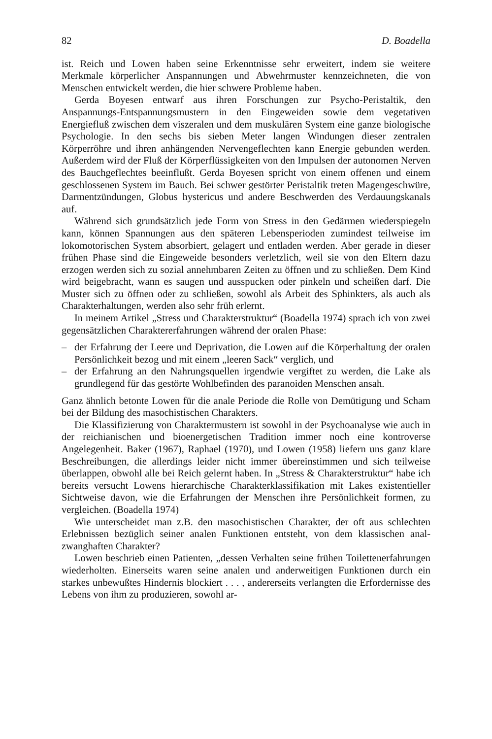82 D. Boadella
ist. Reich und Lowen haben seine Erkenntnisse sehr erweitert, indem sie weitere Merkmale körperlicher Anspannungen und Abwehrmuster kennzeichneten, die von Menschen entwickelt werden, die hier schwere Probleme haben.
Gerda Boyesen entwarf aus ihren Forschungen zur Psycho-Peristaltik, den Anspannungs-Entspannungsmustern in den Eingeweiden sowie dem vegetativen Energiefluß zwischen dem viszeralen und dem muskulären System eine ganze biologische Psychologie. In den sechs bis sieben Meter langen Windungen dieser zentralen Körperröhre und ihren anhängenden Nervengeflechten kann Energie gebunden werden. Außerdem wird der Fluß der Körperflüssigkeiten von den Impulsen der autonomen Nerven des Bauchgeflechtes beeinflußt. Gerda Boyesen spricht von einem offenen und einem geschlossenen System im Bauch. Bei schwer gestörter Peristaltik treten Magengeschwüre, Darmentzündungen, Globus hystericus und andere Beschwerden des Verdauungskanals auf.
Während sich grundsätzlich jede Form von Stress in den Gedärmen wiederspiegeln kann, können Spannungen aus den späteren Lebensperioden zumindest teilweise im lokomotorischen System absorbiert, gelagert und entladen werden. Aber gerade in dieser frühen Phase sind die Eingeweide besonders verletzlich, weil sie von den Eltern dazu erzogen werden sich zu sozial annehmbaren Zeiten zu öffnen und zu schließen. Dem Kind wird beigebracht, wann es saugen und ausspucken oder pinkeln und scheißen darf. Die Muster sich zu öffnen oder zu schließen, sowohl als Arbeit des Sphinkters, als auch als Charakterhaltungen, werden also sehr früh erlernt.
In meinem Artikel „Stress und Charakterstruktur“ (Boadella 1974) sprach ich von zwei gegensätzlichen Charaktererfahrungen während der oralen Phase:
– der Erfahrung der Leere und Deprivation, die Lowen auf die Körperhaltung der oralen Persönlichkeit bezog und mit einem „leeren Sack“ verglich, und
– der Erfahrung an den Nahrungsquellen irgendwie vergiftet zu werden, die Lake als grundlegend für das gestörte Wohlbefinden des paranoiden Menschen ansah.
Ganz ähnlich betonte Lowen für die anale Periode die Rolle von Demütigung und Scham bei der Bildung des masochistischen Charakters.
Die Klassifizierung von Charaktermustern ist sowohl in der Psychoanalyse wie auch in der reichianischen und bioenergetischen Tradition immer noch eine kontroverse Angelegenheit. Baker (1967), Raphael (1970), und Lowen (1958) liefern uns ganz klare Beschreibungen, die allerdings leider nicht immer übereinstimmen und sich teilweise überlappen, obwohl alle bei Reich gelernt haben. In „Stress & Charakterstruktur“ habe ich bereits versucht Lowens hierarchische Charakterklassifikation mit Lakes existentieller Sichtweise davon, wie die Erfahrungen der Menschen ihre Persönlichkeit formen, zu vergleichen. (Boadella 1974)
Wie unterscheidet man z.B. den masochistischen Charakter, der oft aus schlechten Erlebnissen bezüglich seiner analen Funktionen entsteht, von dem klassischen anal-zwanghaften Charakter?
Lowen beschrieb einen Patienten, „dessen Verhalten seine frühen Toilettenerfahrungen wiederholten. Einerseits waren seine analen und anderweitigen Funktionen durch ein starkes unbewußtes Hindernis blockiert . . . , andererseits verlangten die Erfordernisse des Lebens von ihm zu produzieren, sowohl ar-